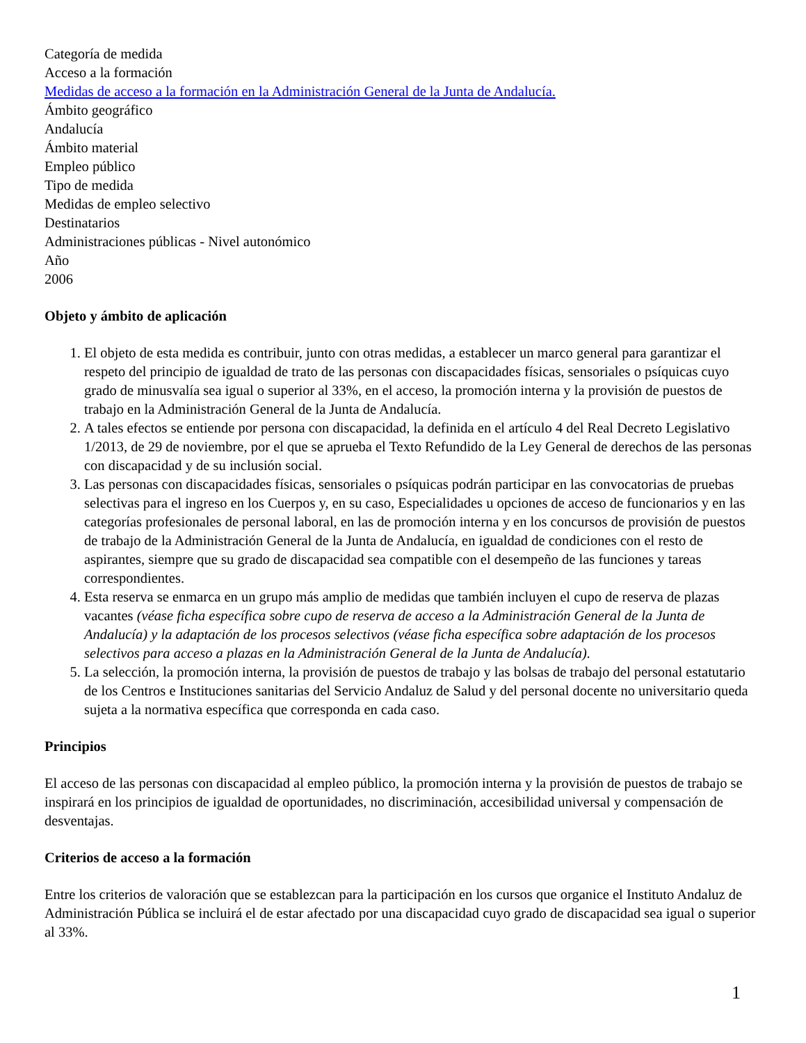Categoría de medida
Acceso a la formación
Medidas de acceso a la formación en la Administración General de la Junta de Andalucía.
Ámbito geográfico
Andalucía
Ámbito material
Empleo público
Tipo de medida
Medidas de empleo selectivo
Destinatarios
Administraciones públicas - Nivel autonómico
Año
2006
Objeto y ámbito de aplicación
1. El objeto de esta medida es contribuir, junto con otras medidas, a establecer un marco general para garantizar el respeto del principio de igualdad de trato de las personas con discapacidades físicas, sensoriales o psíquicas cuyo grado de minusvalía sea igual o superior al 33%, en el acceso, la promoción interna y la provisión de puestos de trabajo en la Administración General de la Junta de Andalucía.
2. A tales efectos se entiende por persona con discapacidad, la definida en el artículo 4 del Real Decreto Legislativo 1/2013, de 29 de noviembre, por el que se aprueba el Texto Refundido de la Ley General de derechos de las personas con discapacidad y de su inclusión social.
3. Las personas con discapacidades físicas, sensoriales o psíquicas podrán participar en las convocatorias de pruebas selectivas para el ingreso en los Cuerpos y, en su caso, Especialidades u opciones de acceso de funcionarios y en las categorías profesionales de personal laboral, en las de promoción interna y en los concursos de provisión de puestos de trabajo de la Administración General de la Junta de Andalucía, en igualdad de condiciones con el resto de aspirantes, siempre que su grado de discapacidad sea compatible con el desempeño de las funciones y tareas correspondientes.
4. Esta reserva se enmarca en un grupo más amplio de medidas que también incluyen el cupo de reserva de plazas vacantes (véase ficha específica sobre cupo de reserva de acceso a la Administración General de la Junta de Andalucía) y la adaptación de los procesos selectivos (véase ficha específica sobre adaptación de los procesos selectivos para acceso a plazas en la Administración General de la Junta de Andalucía).
5. La selección, la promoción interna, la provisión de puestos de trabajo y las bolsas de trabajo del personal estatutario de los Centros e Instituciones sanitarias del Servicio Andaluz de Salud y del personal docente no universitario queda sujeta a la normativa específica que corresponda en cada caso.
Principios
El acceso de las personas con discapacidad al empleo público, la promoción interna y la provisión de puestos de trabajo se inspirará en los principios de igualdad de oportunidades, no discriminación, accesibilidad universal y compensación de desventajas.
Criterios de acceso a la formación
Entre los criterios de valoración que se establezcan para la participación en los cursos que organice el Instituto Andaluz de Administración Pública se incluirá el de estar afectado por una discapacidad cuyo grado de discapacidad sea igual o superior al 33%.
1